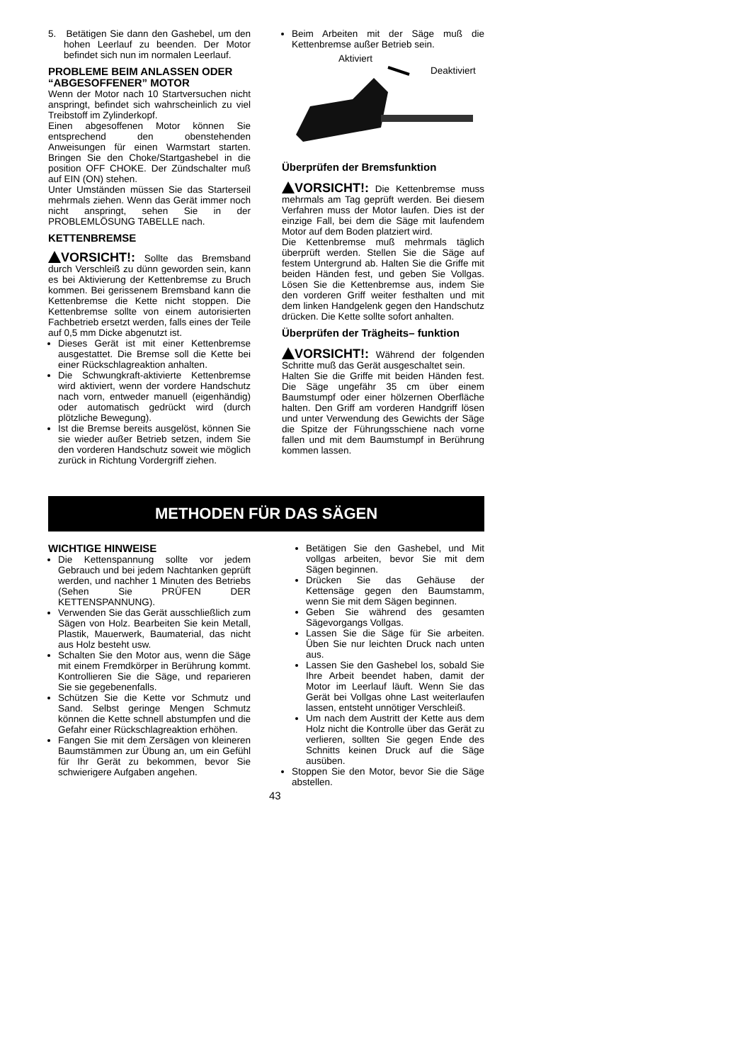5. Betätigen Sie dann den Gashebel, um den hohen Leerlauf zu beenden. Der Motor befindet sich nun im normalen Leerlauf.
PROBLEME BEIM ANLASSEN ODER “ABGESOFFENER” MOTOR
Wenn der Motor nach 10 Startversuchen nicht anspringt, befindet sich wahrscheinlich zu viel Treibstoff im Zylinderkopf.
Einen abgesoffenen Motor können Sie entsprechend den obenstehenden Anweisungen für einen Warmstart starten. Bringen Sie den Choke/Startgashebel in die position OFF CHOKE. Der Zündschalter muß auf EIN (ON) stehen.
Unter Umständen müssen Sie das Starterseil mehrmals ziehen. Wenn das Gerät immer noch nicht anspringt, sehen Sie in der PROBLEMLÖSUNG TABELLE nach.
KETTENBREMSE
VORSICHT!: Sollte das Bremsband durch Verschleiß zu dünn geworden sein, kann es bei Aktivierung der Kettenbremse zu Bruch kommen. Bei gerissenem Bremsband kann die Kettenbremse die Kette nicht stoppen. Die Kettenbremse sollte von einem autorisierten Fachbetrieb ersetzt werden, falls eines der Teile auf 0,5 mm Dicke abgenutzt ist.
Dieses Gerät ist mit einer Kettenbremse ausgestattet. Die Bremse soll die Kette bei einer Rückschlagreaktion anhalten.
Die Schwungkraft‑aktivierte Kettenbremse wird aktiviert, wenn der vordere Handschutz nach vorn, entweder manuell (eigenhändig) oder automatisch gedrückt wird (durch plötzliche Bewegung).
Ist die Bremse bereits ausgelöst, können Sie sie wieder außer Betrieb setzen, indem Sie den vorderen Handschutz soweit wie möglich zurück in Richtung Vordergriff ziehen.
Beim Arbeiten mit der Säge muß die Kettenbremse außer Betrieb sein.
Aktiviert
Deaktiviert
Überprüfen der Bremsfunktion
VORSICHT!: Die Kettenbremse muss mehrmals am Tag geprüft werden. Bei diesem Verfahren muss der Motor laufen. Dies ist der einzige Fall, bei dem die Säge mit laufendem Motor auf dem Boden platziert wird.
Die Kettenbremse muß mehrmals täglich überprüft werden. Stellen Sie die Säge auf festem Untergrund ab. Halten Sie die Griffe mit beiden Händen fest, und geben Sie Vollgas. Lösen Sie die Kettenbremse aus, indem Sie den vorderen Griff weiter festhalten und mit dem linken Handgelenk gegen den Handschutz drücken. Die Kette sollte sofort anhalten.
Überprüfen der Trägheits– funktion
VORSICHT!: Während der folgenden Schritte muß das Gerät ausgeschaltet sein.
Halten Sie die Griffe mit beiden Händen fest. Die Säge ungefähr 35 cm über einem Baumstumpf oder einer hölzernen Oberfläche halten. Den Griff am vorderen Handgriff lösen und unter Verwendung des Gewichts der Säge die Spitze der Führungsschiene nach vorne fallen und mit dem Baumstumpf in Berührung kommen lassen.
METHODEN FÜR DAS SÄGEN
WICHTIGE HINWEISE
Die Kettenspannung sollte vor jedem Gebrauch und bei jedem Nachtanken geprüft werden, und nachher 1 Minuten des Betriebs (Sehen Sie PRÜFEN DER KETTENSPANNUNG).
Verwenden Sie das Gerät ausschließlich zum Sägen von Holz. Bearbeiten Sie kein Metall, Plastik, Mauerwerk, Baumaterial, das nicht aus Holz besteht usw.
Schalten Sie den Motor aus, wenn die Säge mit einem Fremdkörper in Berührung kommt. Kontrollieren Sie die Säge, und reparieren Sie sie gegebenenfalls.
Schützen Sie die Kette vor Schmutz und Sand. Selbst geringe Mengen Schmutz können die Kette schnell abstumpfen und die Gefahr einer Rückschlagreaktion erhöhen.
Fangen Sie mit dem Zersägen von kleineren Baumstämmen zur Übung an, um ein Gefühl für Ihr Gerät zu bekommen, bevor Sie schwierigere Aufgaben angehen.
Betätigen Sie den Gashebel, und Mit vollgas arbeiten, bevor Sie mit dem Sägen beginnen.
Drücken Sie das Gehäuse der Kettensäge gegen den Baumstamm, wenn Sie mit dem Sägen beginnen.
Geben Sie während des gesamten Sägevorgangs Vollgas.
Lassen Sie die Säge für Sie arbeiten. Üben Sie nur leichten Druck nach unten aus.
Lassen Sie den Gashebel los, sobald Sie Ihre Arbeit beendet haben, damit der Motor im Leerlauf läuft. Wenn Sie das Gerät bei Vollgas ohne Last weiterlaufen lassen, entsteht unnötiger Verschleiß.
Um nach dem Austritt der Kette aus dem Holz nicht die Kontrolle über das Gerät zu verlieren, sollten Sie gegen Ende des Schnitts keinen Druck auf die Säge ausüben.
Stoppen Sie den Motor, bevor Sie die Säge abstellen.
43